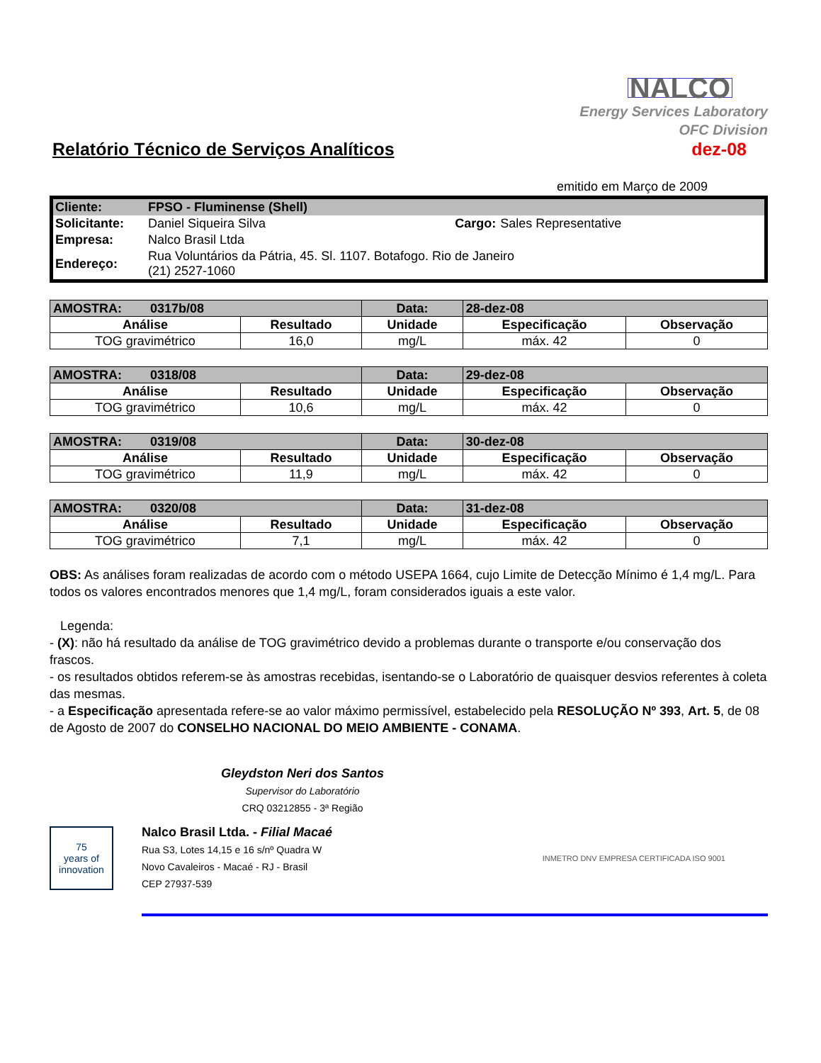NALCO
Energy Services Laboratory
OFC Division
Relatório Técnico de Serviços Analíticos
dez-08
emitido em Março de 2009
| Cliente: | FPSO - Fluminense (Shell) | | |
| Solicitante: | Daniel Siqueira Silva | Cargo: | Sales Representative |
| Empresa: | Nalco Brasil Ltda | | |
| Endereço: | Rua Voluntários da Pátria, 45. Sl. 1107. Botafogo. Rio de Janeiro (21) 2527-1060 | | |
| AMOSTRA: 0317b/08 | | Data: | 28-dez-08 | |
| Análise | Resultado | Unidade | Especificação | Observação |
| TOG gravimétrico | 16,0 | mg/L | máx. 42 | 0 |
| AMOSTRA: 0318/08 | | Data: | 29-dez-08 | |
| Análise | Resultado | Unidade | Especificação | Observação |
| TOG gravimétrico | 10,6 | mg/L | máx. 42 | 0 |
| AMOSTRA: 0319/08 | | Data: | 30-dez-08 | |
| Análise | Resultado | Unidade | Especificação | Observação |
| TOG gravimétrico | 11,9 | mg/L | máx. 42 | 0 |
| AMOSTRA: 0320/08 | | Data: | 31-dez-08 | |
| Análise | Resultado | Unidade | Especificação | Observação |
| TOG gravimétrico | 7,1 | mg/L | máx. 42 | 0 |
OBS: As análises foram realizadas de acordo com o método USEPA 1664, cujo Limite de Detecção Mínimo é 1,4 mg/L. Para todos os valores encontrados menores que 1,4 mg/L, foram considerados iguais a este valor.
Legenda:
- (X): não há resultado da análise de TOG gravimétrico devido a problemas durante o transporte e/ou conservação dos frascos.
- os resultados obtidos referem-se às amostras recebidas, isentando-se o Laboratório de quaisquer desvios referentes à coleta das mesmas.
- a Especificação apresentada refere-se ao valor máximo permissível, estabelecido pela RESOLUÇÃO Nº 393, Art. 5, de 08 de Agosto de 2007 do CONSELHO NACIONAL DO MEIO AMBIENTE - CONAMA.
Gleydston Neri dos Santos
Supervisor do Laboratório
CRQ 03212855 - 3ª Região
75
years of innovation
Nalco Brasil Ltda. - Filial Macaé
Rua S3, Lotes 14,15 e 16 s/nº Quadra W
Novo Cavaleiros - Macaé - RJ - Brasil
CEP 27937-539
INMETRO DNV EMPRESA CERTIFICADA ISO 9001